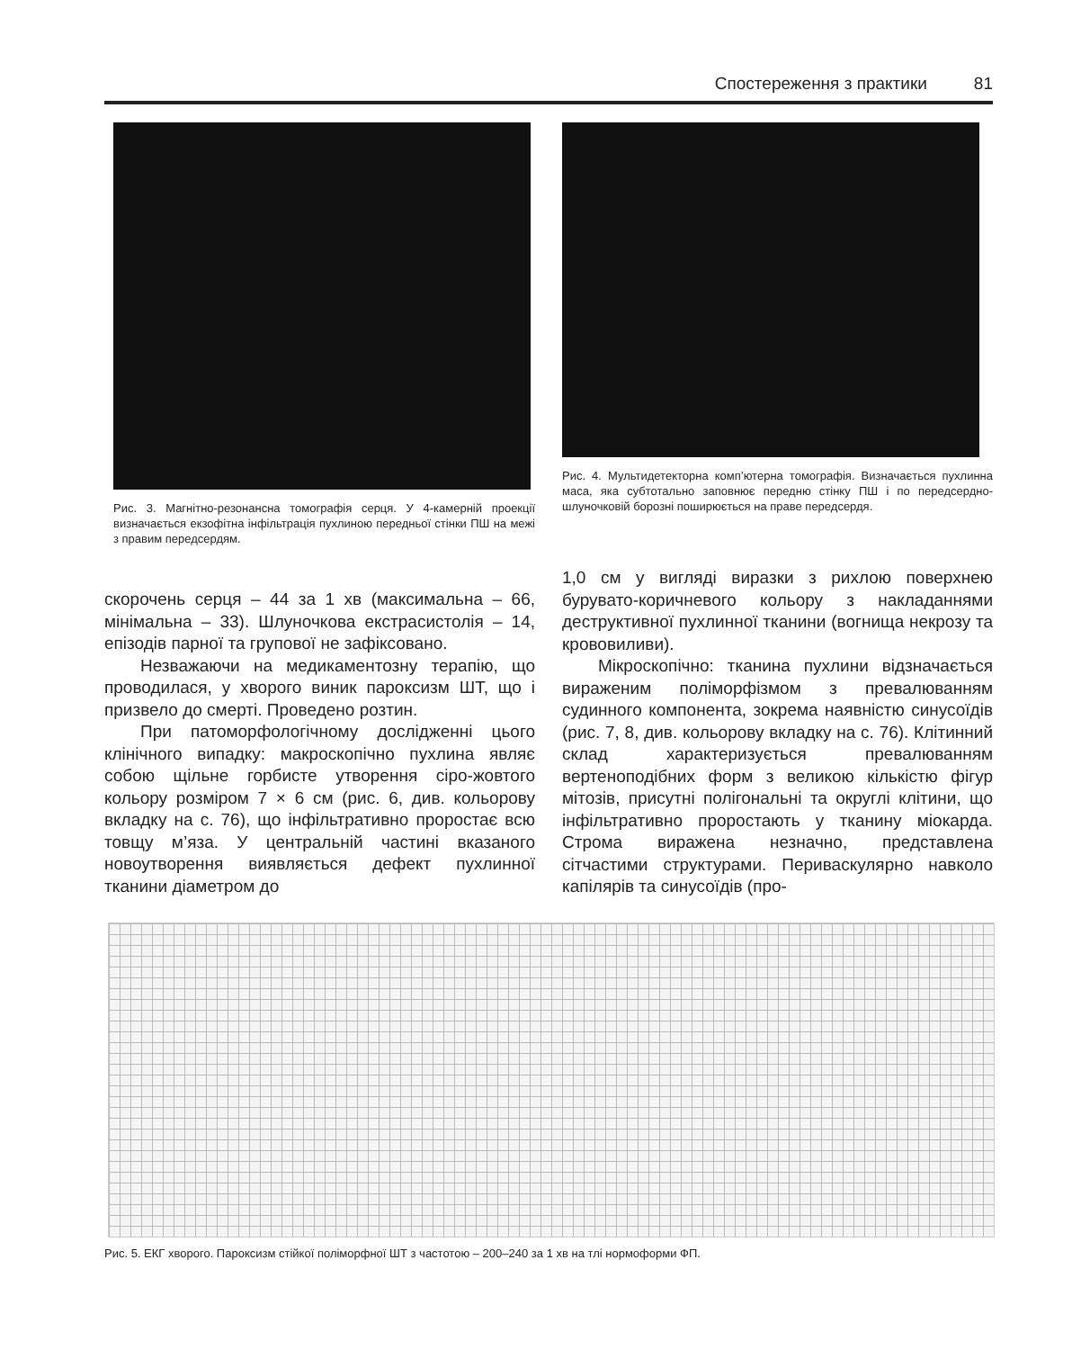Спостереження з практики 81
Рис. 3. Магнітно-резонансна томографія серця. У 4-камерній проекції визначається екзофітна інфільтрація пухлиною передньої стінки ПШ на межі з правим передсердям.
Рис. 4. Мультидетекторна комп’ютерна томографія. Визначається пухлинна маса, яка субтотально заповнює передню стінку ПШ і по передсердно-шлуночковій борозні поширюється на праве передсердя.
скорочень серця – 44 за 1 хв (максимальна – 66, мінімальна – 33). Шлуночкова екстрасистолія – 14, епізодів парної та групової не зафіксовано.
Незважаючи на медикаментозну терапію, що проводилася, у хворого виник пароксизм ШТ, що і призвело до смерті. Проведено розтин.
При патоморфологічному дослідженні цього клінічного випадку: макроскопічно пухлина являє собою щільне горбисте утворення сіро-жовтого кольору розміром 7 × 6 см (рис. 6, див. кольорову вкладку на с. 76), що інфільтративно проростає всю товщу м’яза. У центральній частині вказаного новоутворення виявляється дефект пухлинної тканини діаметром до
1,0 см у вигляді виразки з рихлою поверхнею бурувато-коричневого кольору з накладаннями деструктивної пухлинної тканини (вогнища некрозу та крововиливи).
Мікроскопічно: тканина пухлини відзначається вираженим поліморфізмом з превалюванням судинного компонента, зокрема наявністю синусоїдів (рис. 7, 8, див. кольорову вкладку на с. 76). Клітинний склад характеризується превалюванням вертеноподібних форм з великою кількістю фігур мітозів, присутні полігональні та округлі клітини, що інфільтративно проростають у тканину міокарда. Строма виражена незначно, представлена сітчастими структурами. Периваскулярно навколо капілярів та синусоїдів (про-
Рис. 5. ЕКГ хворого. Пароксизм стійкої поліморфної ШТ з частотою – 200–240 за 1 хв на тлі нормоформи ФП.